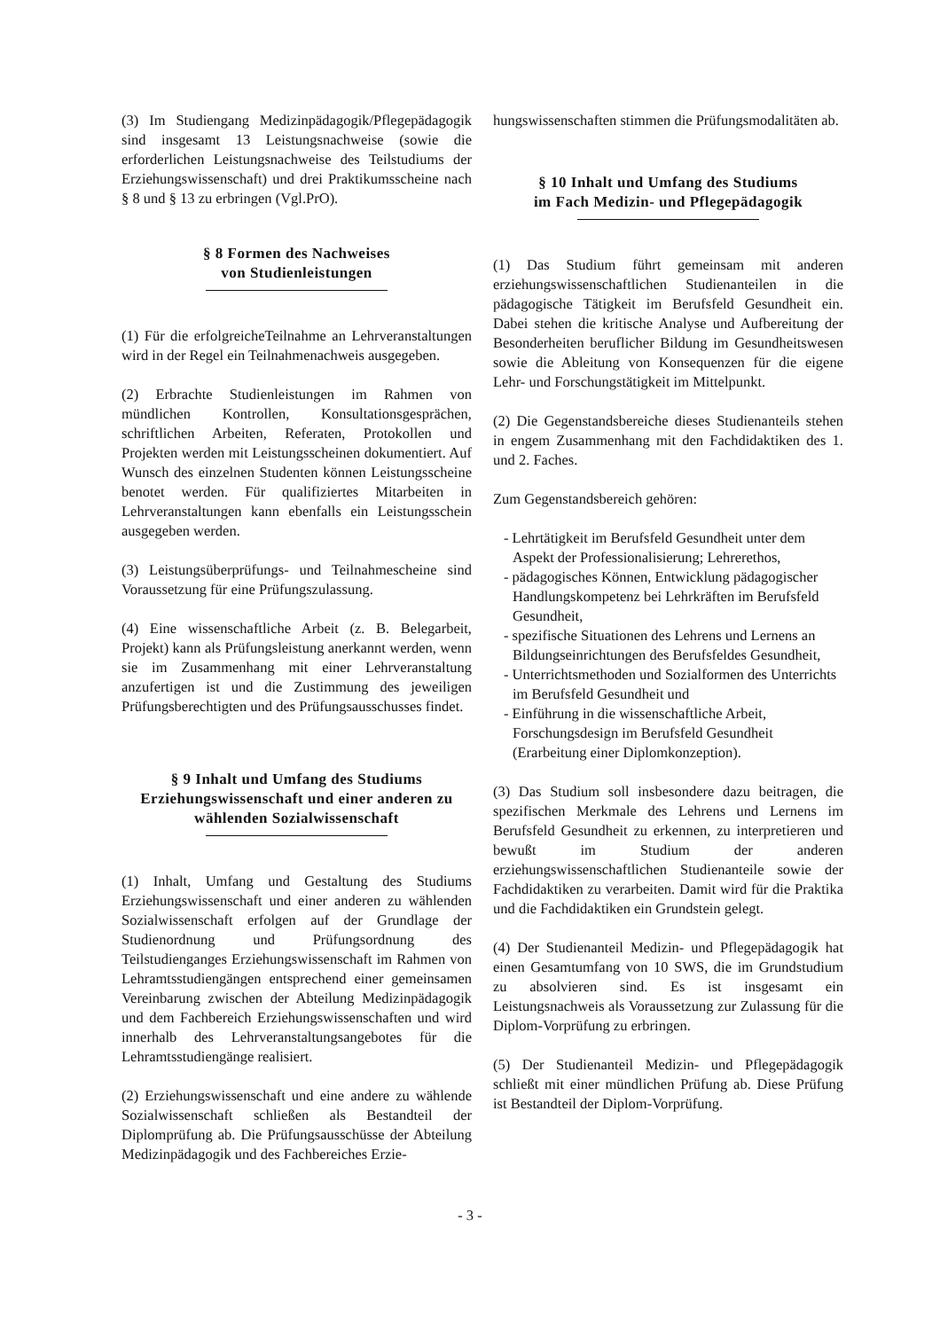(3) Im Studiengang Medizinpädagogik/Pflegepädagogik sind insgesamt 13 Leistungsnachweise (sowie die erforderlichen Leistungsnachweise des Teilstudiums der Erziehungswissenschaft) und drei Praktikumsscheine nach § 8 und § 13 zu erbringen (Vgl.PrO).
§ 8 Formen des Nachweises
von Studienleistungen
(1) Für die erfolgreicheTeilnahme an Lehrveranstaltungen wird in der Regel ein Teilnahmenachweis ausgegeben.
(2) Erbrachte Studienleistungen im Rahmen von mündlichen Kontrollen, Konsultationsgesprächen, schriftlichen Arbeiten, Referaten, Protokollen und Projekten werden mit Leistungsscheinen dokumentiert. Auf Wunsch des einzelnen Studenten können Leistungsscheine benotet werden. Für qualifiziertes Mitarbeiten in Lehrveranstaltungen kann ebenfalls ein Leistungsschein ausgegeben werden.
(3) Leistungsüberprüfungs- und Teilnahmescheine sind Voraussetzung für eine Prüfungszulassung.
(4) Eine wissenschaftliche Arbeit (z. B. Belegarbeit, Projekt) kann als Prüfungsleistung anerkannt werden, wenn sie im Zusammenhang mit einer Lehrveranstaltung anzufertigen ist und die Zustimmung des jeweiligen Prüfungsberechtigten und des Prüfungsausschusses findet.
§ 9 Inhalt und Umfang des Studiums Erziehungswissenschaft und einer anderen zu wählenden Sozialwissenschaft
(1) Inhalt, Umfang und Gestaltung des Studiums Erziehungswissenschaft und einer anderen zu wählenden Sozialwissenschaft erfolgen auf der Grundlage der Studienordnung und Prüfungsordnung des Teilstudienganges Erziehungswissenschaft im Rahmen von Lehramtsstudiengängen entsprechend einer gemeinsamen Vereinbarung zwischen der Abteilung Medizinpädagogik und dem Fachbereich Erziehungswissenschaften und wird innerhalb des Lehrveranstaltungsangebotes für die Lehramtsstudiengänge realisiert.
(2) Erziehungswissenschaft und eine andere zu wählende Sozialwissenschaft schließen als Bestandteil der Diplomprüfung ab. Die Prüfungsausschüsse der Abteilung Medizinpädagogik und des Fachbereiches Erzie-
hungswissenschaften stimmen die Prüfungsmodalitäten ab.
§ 10 Inhalt und Umfang des Studiums
im Fach Medizin- und Pflegepädagogik
(1) Das Studium führt gemeinsam mit anderen erziehungswissenschaftlichen Studienanteilen in die pädagogische Tätigkeit im Berufsfeld Gesundheit ein. Dabei stehen die kritische Analyse und Aufbereitung der Besonderheiten beruflicher Bildung im Gesundheitswesen sowie die Ableitung von Konsequenzen für die eigene Lehr- und Forschungstätigkeit im Mittelpunkt.
(2) Die Gegenstandsbereiche dieses Studienanteils stehen in engem Zusammenhang mit den Fachdidaktiken des 1. und 2. Faches.
Zum Gegenstandsbereich gehören:
- Lehrtätigkeit im Berufsfeld Gesundheit unter dem Aspekt der Professionalisierung; Lehrerethos,
- pädagogisches Können, Entwicklung pädagogischer Handlungskompetenz bei Lehrkräften im Berufsfeld Gesundheit,
- spezifische Situationen des Lehrens und Lernens an Bildungseinrichtungen des Berufsfeldes Gesundheit,
- Unterrichtsmethoden und Sozialformen des Unterrichts im Berufsfeld Gesundheit und
- Einführung in die wissenschaftliche Arbeit, Forschungsdesign im Berufsfeld Gesundheit (Erarbeitung einer Diplomkonzeption).
(3) Das Studium soll insbesondere dazu beitragen, die spezifischen Merkmale des Lehrens und Lernens im Berufsfeld Gesundheit zu erkennen, zu interpretieren und bewußt im Studium der anderen erziehungswissenschaftlichen Studienanteile sowie der Fachdidaktiken zu verarbeiten. Damit wird für die Praktika und die Fachdidaktiken ein Grundstein gelegt.
(4) Der Studienanteil Medizin- und Pflegepädagogik hat einen Gesamtumfang von 10 SWS, die im Grundstudium zu absolvieren sind. Es ist insgesamt ein Leistungsnachweis als Voraussetzung zur Zulassung für die Diplom-Vorprüfung zu erbringen.
(5) Der Studienanteil Medizin- und Pflegepädagogik schließt mit einer mündlichen Prüfung ab. Diese Prüfung ist Bestandteil der Diplom-Vorprüfung.
- 3 -